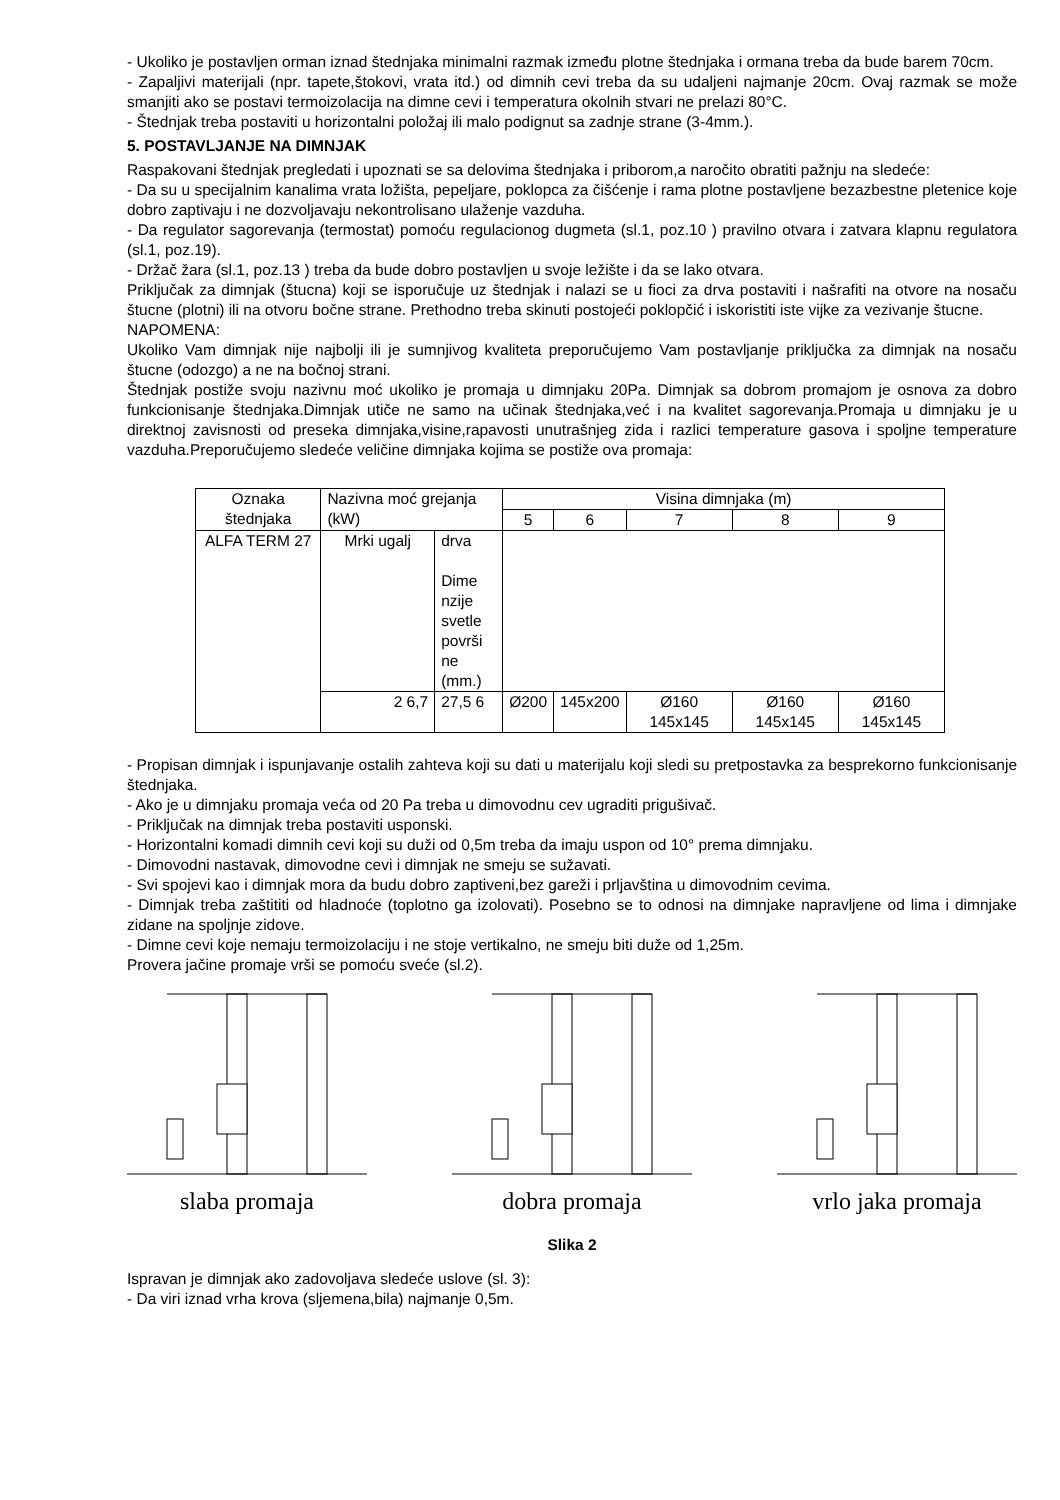- Ukoliko je postavljen orman iznad štednjaka minimalni razmak između plotne štednjaka i ormana treba da bude barem 70cm.
- Zapaljivi materijali (npr. tapete,štokovi, vrata itd.) od dimnih cevi treba da su udaljeni najmanje 20cm. Ovaj razmak se može smanjiti ako se postavi termoizolacija na dimne cevi i temperatura okolnih stvari ne prelazi 80°C.
- Štednjak treba postaviti u horizontalni položaj ili malo podignut sa zadnje strane (3-4mm.).
5. POSTAVLJANJE NA DIMNJAK
Raspakovani štednjak pregledati i upoznati se sa delovima štednjaka i priborom,a naročito obratiti pažnju na sledeće:
- Da su u specijalnim kanalima vrata ložišta, pepeljare, poklopca za čišćenje i rama plotne postavljene bezazbestne pletenice koje dobro zaptivaju i ne dozvoljavaju nekontrolisano ulaženje vazduha.
- Da regulator sagorevanja (termostat) pomoću regulacionog dugmeta (sl.1, poz.10 ) pravilno otvara i zatvara klapnu regulatora (sl.1, poz.19).
- Držač žara (sl.1, poz.13 ) treba da bude dobro postavljen u svoje ležište i da se lako otvara.
Priključak za dimnjak (štucna) koji se isporučuje uz štednjak i nalazi se u fioci za drva postaviti i našrafiti na otvore na nosaču štucne (plotni) ili na otvoru bočne strane. Prethodno treba skinuti postojeći poklopčić i iskoristiti iste vijke za vezivanje štucne.
NAPOMENA:
Ukoliko Vam dimnjak nije najbolji ili je sumnjivog kvaliteta preporučujemo Vam postavljanje priključka za dimnjak na nosaču štucne (odozgo) a ne na bočnoj strani.
Štednjak postiže svoju nazivnu moć ukoliko je promaja u dimnjaku 20Pa. Dimnjak sa dobrom promajom je osnova za dobro funkcionisanje štednjaka.Dimnjak utiče ne samo na učinak štednjaka,već i na kvalitet sagorevanja.Promaja u dimnjaku je u direktnoj zavisnosti od preseka dimnjaka,visine,rapavosti unutrašnjeg zida i razlici temperature gasova i spoljne temperature vazduha.Preporučujemo sledeće veličine dimnjaka kojima se postiže ova promaja:
| Oznaka štednjaka | Nazivna moć grejanja (kW) | | Visina dimnjaka (m) | | | | |
| | | | 5 | 6 | 7 | 8 | 9 |
| ALFA TERM 27 | Mrki ugalj | drva Dime nzije svetle površi ne (mm.) | | | | | |
| | 2 6,7 | 27,5 6 | Ø200 | 145x200 | Ø160 145x145 | Ø160 145x145 | Ø160 145x145 |
- Propisan dimnjak i ispunjavanje ostalih zahteva koji su dati u materijalu koji sledi su pretpostavka za besprekorno funkcionisanje štednjaka.
- Ako je u dimnjaku promaja veća od 20 Pa treba u dimovodnu cev ugraditi prigušivač.
- Priključak na dimnjak treba postaviti usponski.
- Horizontalni komadi dimnih cevi koji su duži od 0,5m treba da imaju uspon od 10° prema dimnjaku.
- Dimovodni nastavak, dimovodne cevi i dimnjak ne smeju se sužavati.
- Svi spojevi kao i dimnjak mora da budu dobro zaptiveni,bez gareži i prljavština u dimovodnim cevima.
- Dimnjak treba zaštititi od hladnoće (toplotno ga izolovati). Posebno se to odnosi na dimnjake napravljene od lima i dimnjake zidane na spoljnje zidove.
- Dimne cevi koje nemaju termoizolaciju i ne stoje vertikalno, ne smeju biti duže od 1,25m.
Provera jačine promaje vrši se pomoću sveće (sl.2).
slaba promaja
dobra promaja
vrlo jaka promaja
Slika 2
Ispravan je dimnjak ako zadovoljava sledeće uslove (sl. 3):
- Da viri iznad vrha krova (sljemena,bila) najmanje 0,5m.